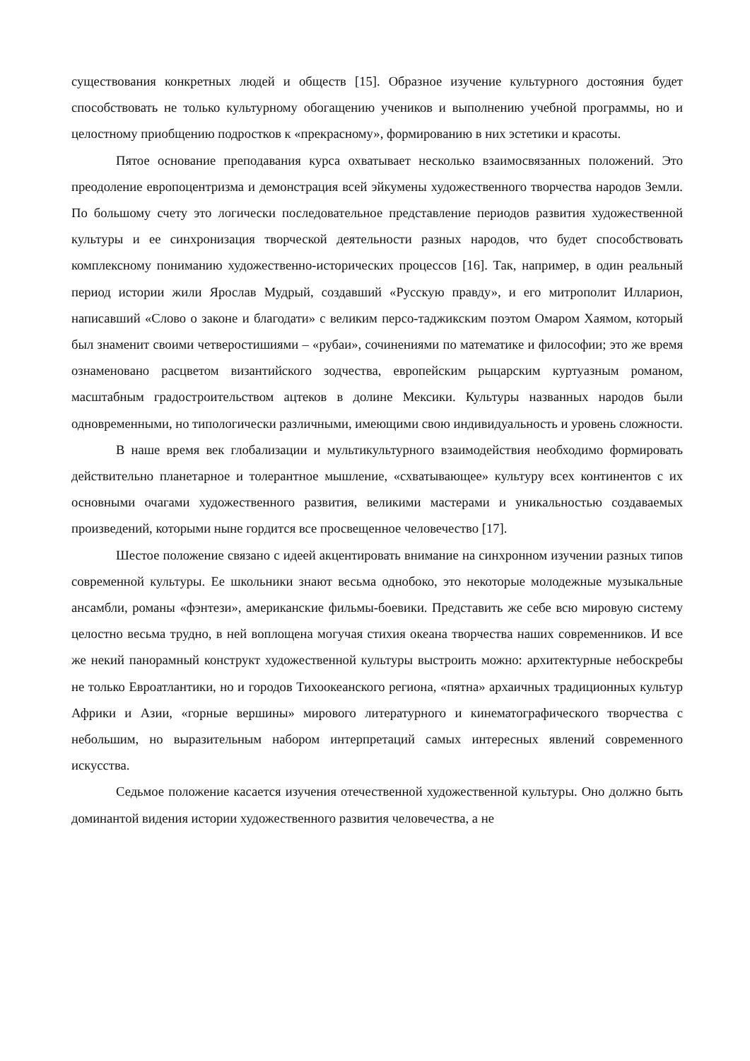существования конкретных людей и обществ [15]. Образное изучение культурного достояния будет способствовать не только культурному обогащению учеников и выполнению учебной программы, но и целостному приобщению подростков к «прекрасному», формированию в них эстетики и красоты.
Пятое основание преподавания курса охватывает несколько взаимосвязанных положений. Это преодоление европоцентризма и демонстрация всей эйкумены художественного творчества народов Земли. По большому счету это логически последовательное представление периодов развития художественной культуры и ее синхронизация творческой деятельности разных народов, что будет способствовать комплексному пониманию художественно-исторических процессов [16]. Так, например, в один реальный период истории жили Ярослав Мудрый, создавший «Русскую правду», и его митрополит Илларион, написавший «Слово о законе и благодати» с великим персо-таджикским поэтом Омаром Хаямом, который был знаменит своими четверостишиями – «рубаи», сочинениями по математике и философии; это же время ознаменовано расцветом византийского зодчества, европейским рыцарским куртуазным романом, масштабным градостроительством ацтеков в долине Мексики. Культуры названных народов были одновременными, но типологически различными, имеющими свою индивидуальность и уровень сложности.
В наше время век глобализации и мультикультурного взаимодействия необходимо формировать действительно планетарное и толерантное мышление, «схватывающее» культуру всех континентов с их основными очагами художественного развития, великими мастерами и уникальностью создаваемых произведений, которыми ныне гордится все просвещенное человечество [17].
Шестое положение связано с идеей акцентировать внимание на синхронном изучении разных типов современной культуры. Ее школьники знают весьма однобоко, это некоторые молодежные музыкальные ансамбли, романы «фэнтези», американские фильмы-боевики. Представить же себе всю мировую систему целостно весьма трудно, в ней воплощена могучая стихия океана творчества наших современников. И все же некий панорамный конструкт художественной культуры выстроить можно: архитектурные небоскребы не только Евроатлантики, но и городов Тихоокеанского региона, «пятна» архаичных традиционных культур Африки и Азии, «горные вершины» мирового литературного и кинематографического творчества с небольшим, но выразительным набором интерпретаций самых интересных явлений современного искусства.
Седьмое положение касается изучения отечественной художественной культуры. Оно должно быть доминантой видения истории художественного развития человечества, а не